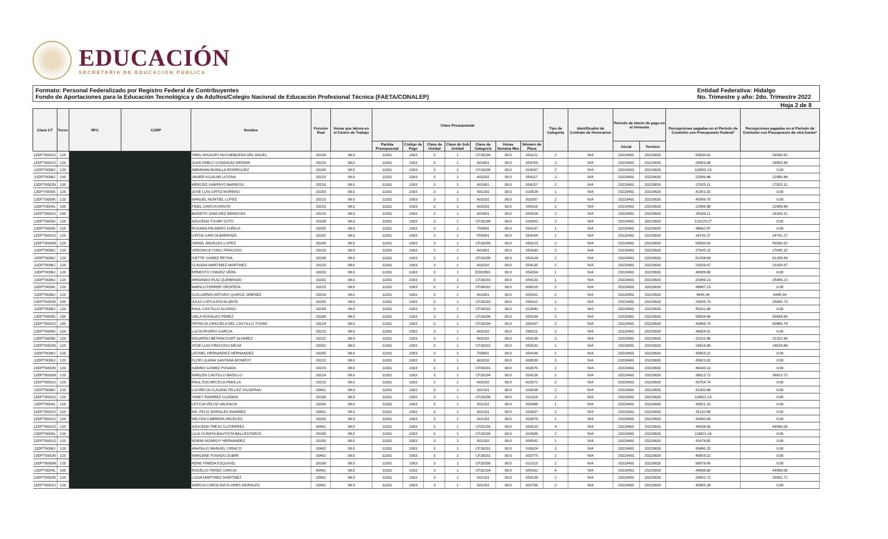EDUCACIÓN
SECRETARÍA DE EDUCACIÓN PÚBLICA
Formato: Personal Federalizado por Registro Federal de Contribuyentes
Fondo de Aportaciones para la Educación Tecnológica y de Adultos/Colegio Nacional de Educación Profesional Técnica (FAETA/CONALEP)
Entidad Federativa: Hidalgo
No. Trimestre y año: 2do. Trimestre 2022
Hoja 2 de 8
| Clave CT | Turno | RFC | CURP | Nombre | Funcion Real | Horas que labora en el Centro de Trabajo | Clave Presupuestal | | | | | | | Tipo de Categoría | Identificador de Contrato de Honorarios | Periodo de efecto de pago en el trimestre | | Percepciones pagadas en el Periodo de Comisión con Presupuesto Federal* | Percepciones pagadas en el Periodo de Comisión con Presupuesto de otra fuente* |
| --- | --- | --- | --- | --- | --- | --- | --- | --- | --- | --- | --- | --- | --- | --- | --- | --- | --- | --- | --- |
| | | | | | | | Partida Presupuestal | Código de Pago | Clave de Unidad | Clave de Sub Unidad | Clave de Categoría | Horas Semana Mes | Número de Plaza | | | Inicial | Termino | | |
| 13DPT0001O | 120 | | | YARU MISSURY NOCHEBUENA DEL ANGEL | 20109 | 08.0 | 11301 | 1003 | 3 | 1 | CF33206 | 00.0 | 054121 | 2 | N/A | 20220401 | 20220630 | 59500.62 | 59500.62 |
| 13DPT0001O | 120 | | | JUAN PABLO GONZALEZ MEDINA | 20216 | 08.0 | 11301 | 1003 | 3 | 1 | A01801 | 00.0 | 054159 | 2 | N/A | 20220401 | 20220630 | 26953.88 | 26953.88 |
| 13DPT0006J | 120 | | | ABRAHAM BONILLA RODRIGUEZ | 20109 | 08.0 | 11301 | 1003 | 3 | 1 | CF33206 | 00.0 | 014097 | 2 | N/A | 20220401 | 20220630 | 119001.23 | 0.00 |
| 13DPT0006J | 100 | | | JAVIER AGUILAR LICONA | 20215 | 08.0 | 11301 | 1003 | 3 | 1 | A03202 | 00.0 | 054117 | 2 | N/A | 20220401 | 20220630 | 22999.88 | 22999.88 |
| 13DPT0002N | 100 | | | MERCED SAMPAYO BARRIOS | 20216 | 08.0 | 11301 | 1003 | 3 | 1 | A01801 | 00.0 | 054157 | 2 | N/A | 20220401 | 20220630 | 27925.11 | 27925.11 |
| 13DPT0005K | 120 | | | JOSE LUIS ORTIZ MORENO | 10203 | 08.0 | 11301 | 1003 | 3 | 1 | S01202 | 00.0 | 010628 | 1 | N/A | 20220401 | 20220630 | 42351.02 | 0.00 |
| 13DPT0005K | 120 | | | MANUEL MONTIEL LOPEZ | 20215 | 08.0 | 11301 | 1003 | 3 | 1 | A03202 | 00.0 | 002667 | 2 | N/A | 20220401 | 20220630 | 45999.70 | 0.00 |
| 13DPT0004L | 100 | | | FIDEL GARCIA ARISTA | 20215 | 08.0 | 11301 | 1003 | 3 | 1 | A03202 | 00.0 | 054116 | 2 | N/A | 20220401 | 20220630 | 22999.88 | 22999.88 |
| 13DPT0001O | 100 | | | BIANETH SANCHEZ MENDOZA | 20216 | 08.0 | 11301 | 1003 | 3 | 1 | A01801 | 00.0 | 054158 | 2 | N/A | 20220401 | 20220630 | 28330.11 | 28330.11 |
| 13DPT0005K | 120 | | | AZUCENA TOVAR SOTO | 20109 | 08.0 | 11301 | 1003 | 3 | 1 | CF33206 | 00.0 | 010693 | 2 | N/A | 20220401 | 20220630 | 123229.27 | 0.00 |
| 13DPT0005K | 120 | | | ROXANA PALMERO ZUÑIGA | 10205 | 08.0 | 11301 | 1003 | 3 | 1 | T05801 | 00.0 | 054147 | 1 | N/A | 20220401 | 20220630 | 48062.97 | 0.00 |
| 13DPT0001O | 120 | | | CINTIA GARCIA BARRAZA | 10202 | 08.0 | 11301 | 1003 | 3 | 1 | P05801 | 00.0 | 054144 | 1 | N/A | 20220401 | 20220630 | 24741.27 | 24741.27 |
| 13DPT0003M | 120 | | | ISRAEL ANGELES LOPEZ | 20109 | 08.0 | 11301 | 1003 | 3 | 1 | CF33206 | 00.0 | 054123 | 2 | N/A | 20220401 | 20220630 | 59500.62 | 59500.62 |
| 13DPT0006J | 120 | | | VERONICA YONG FRAGOSO | 20216 | 08.0 | 11301 | 1003 | 3 | 1 | A01801 | 00.0 | 054160 | 2 | N/A | 20220401 | 20220630 | 27645.15 | 27645.15 |
| 13DPT0006J | 120 | | | IVETTE GOMEZ REYNA | 20109 | 08.0 | 11301 | 1003 | 3 | 1 | CF33206 | 00.0 | 054124 | 2 | N/A | 20220401 | 20220630 | 61258.64 | 61258.64 |
| 13DPT0006J | 120 | | | CLAUDIA MARTINEZ MARTINEZ | 20215 | 08.0 | 11301 | 1003 | 3 | 1 | A03202 | 00.0 | 054135 | 2 | N/A | 20220401 | 20220630 | 23329.67 | 23329.67 |
| 13DPT0006J | 120 | | | ERNESTO CHAVEZ VERA | 10203 | 08.0 | 11301 | 1003 | 3 | 1 | ED02801 | 00.0 | 054154 | 1 | N/A | 20220401 | 20220630 | 46909.80 | 0.00 |
| 13DPT0006J | 120 | | | ARMANDO RUIZ QUEBRADO | 10202 | 08.0 | 11301 | 1003 | 3 | 1 | CF18203 | 00.0 | 054133 | 1 | N/A | 20220401 | 20220630 | 25489.23 | 25489.23 |
| 13DPT0004L | 120 | | | MARILU FERRER OROPEZA | 20215 | 08.0 | 11301 | 1003 | 3 | 1 | CF04201 | 00.0 | 008210 | 2 | N/A | 20220401 | 20220630 | 48997.13 | 0.00 |
| 13DPT0006J | 120 | | | GUILLERMO ARTURO QUIROZ JIMENEZ | 20216 | 08.0 | 11301 | 1003 | 3 | 1 | A01801 | 00.0 | 054161 | 2 | N/A | 20220401 | 20220630 | 8445.44 | 8445.44 |
| 13DPT0002N | 100 | | | JULIA COPCA ESCALANTE | 10205 | 08.0 | 11301 | 1003 | 3 | 1 | CF33203 | 00.0 | 054112 | 1 | N/A | 20220401 | 20220630 | 25835.73 | 25835.73 |
| 13DPT0006J | 120 | | | RAUL CASTILLO ALONSO | 10208 | 08.0 | 11301 | 1003 | 3 | 1 | CF34202 | 00.0 | 012040 | 1 | N/A | 20220401 | 20220630 | 45101.68 | 0.00 |
| 13DPT0005K | 100 | | | ISELA ROSALES PEREZ | 20109 | 08.0 | 11301 | 1003 | 3 | 1 | CF33206 | 00.0 | 054104 | 2 | N/A | 20220401 | 20220630 | 59834.66 | 59834.66 |
| 13DPT0001O | 100 | | | PATRICIA GRACIELA DEL CASTILLO TOVAR | 20214 | 08.0 | 11301 | 1003 | 3 | 1 | CF33204 | 00.0 | 054107 | 2 | N/A | 20220401 | 20220630 | 40866.74 | 40866.74 |
| 13DPT0005K | 120 | | | LUCIA RIVERO GARCIA | 20215 | 08.0 | 11301 | 1003 | 3 | 1 | A03202 | 00.0 | 008211 | 2 | N/A | 20220401 | 20220630 | 46654.51 | 0.00 |
| 13DPT0005K | 120 | | | EDUARDO BETANCOURT ALVAREZ | 20215 | 08.0 | 11301 | 1003 | 3 | 1 | A03202 | 00.0 | 054136 | 2 | N/A | 20220401 | 20220630 | 22101.86 | 22101.86 |
| 13DPT0002N | 120 | | | JOSE LUIS FRAGOSO MEJIA | 10202 | 08.0 | 11301 | 1003 | 3 | 1 | CF18203 | 00.0 | 054132 | 1 | N/A | 20220401 | 20220630 | 24618.89 | 24618.89 |
| 13DPT0006J | 120 | | | LEONEL HERNANDEZ HERNANDEZ | 10205 | 08.0 | 11301 | 1003 | 3 | 1 | T05801 | 00.0 | 054146 | 1 | N/A | 20220401 | 20220630 | 45653.22 | 0.00 |
| 13DPT0006J | 120 | | | FLOR LILIANA SANTANA MONROY | 20215 | 08.0 | 11301 | 1003 | 3 | 1 | A03202 | 00.0 | 009539 | 2 | N/A | 20220401 | 20220630 | 45823.02 | 0.00 |
| 13DPT0002N | 120 | | | SABINO GOMEZ POSADA | 20215 | 08.0 | 11301 | 1003 | 3 | 1 | CF04201 | 00.0 | 002670 | 2 | N/A | 20220401 | 20220630 | 46343.13 | 0.00 |
| 13DPT0003M | 120 | | | MARLEN CASTILLO BADILLO | 20214 | 08.0 | 11301 | 1003 | 3 | 1 | CF33204 | 00.0 | 054126 | 2 | N/A | 20220401 | 20220630 | 38013.72 | 38013.72 |
| 13DPT0001O | 120 | | | RAUL ESCARCEGA PADILLA | 20215 | 08.0 | 11301 | 1003 | 3 | 1 | A03202 | 00.0 | 002672 | 2 | N/A | 20220401 | 20220630 | 43754.74 | 0.00 |
| 13DPT0006J | 120 | | | LUCRECIA CLAUDIA TELLEZ VIGUERAS | 20401 | 08.0 | 11301 | 1003 | 3 | 1 | S01201 | 00.0 | 010638 | 2 | N/A | 20220401 | 20220630 | 41300.98 | 0.00 |
| 13DPT0001O | 120 | | | YANET RAMIREZ GUZMAN | 20109 | 08.0 | 11301 | 1003 | 3 | 1 | CF33206 | 00.0 | 013114 | 2 | N/A | 20220401 | 20220630 | 116821.24 | 0.00 |
| 13DPT0004L | 120 | | | LETICIA VELOZ VALENCIA | 10203 | 08.0 | 11301 | 1003 | 3 | 1 | S01202 | 00.0 | 002686 | 1 | N/A | 20220401 | 20220630 | 43921.10 | 0.00 |
| 13DPT0001O | 120 | | | MA. FELIX MORALES RAMIREZ | 20401 | 08.0 | 11301 | 1003 | 3 | 1 | S01201 | 00.0 | 010637 | 2 | N/A | 20220401 | 20220630 | 42110.98 | 0.00 |
| 13DPT0001O | 120 | | | NELYDA CABRERA ANGELES | 10203 | 08.0 | 11301 | 1003 | 3 | 1 | S01202 | 00.0 | 002676 | 1 | N/A | 20220401 | 20220630 | 43490.00 | 0.00 |
| 13DPT0001O | 120 | | | AZUCENA TREJO GUTIERREZ | 40401 | 08.0 | 11301 | 1003 | 3 | 1 | CF02104 | 00.0 | 054120 | 4 | N/A | 20220401 | 20220630 | 44598.00 | 44598.00 |
| 13DPT0004L | 120 | | | LILIA OLIMPIA BAUTISTA BALLESTEROS | 20109 | 08.0 | 11301 | 1003 | 3 | 1 | CF33206 | 00.0 | 014096 | 2 | N/A | 20220401 | 20220630 | 116821.24 | 0.00 |
| 13DPT0001O | 120 | | | NOEMI MONROY HERNANDEZ | 10203 | 08.0 | 11301 | 1003 | 3 | 1 | S01202 | 00.0 | 009542 | 1 | N/A | 20220401 | 20220630 | 42478.65 | 0.00 |
| 13DPT0006J | 120 | | | ANATALIO MANUEL CIRIACO | 20402 | 08.0 | 11301 | 1003 | 3 | 1 | CF18201 | 00.0 | 010624 | 2 | N/A | 20220401 | 20220630 | 39880.25 | 0.00 |
| 13DPT0002N | 120 | | | MARLENE FOSADO ZUBIRI | 20402 | 08.0 | 11301 | 1003 | 3 | 1 | CF18201 | 00.0 | 003775 | 2 | N/A | 20220401 | 20220630 | 40659.22 | 0.00 |
| 13DPT0003M | 120 | | | RENE PINEDA ESQUIVEL | 20109 | 08.0 | 11301 | 1003 | 3 | 1 | CF33206 | 00.0 | 013113 | 2 | N/A | 20220401 | 20220630 | 99879.90 | 0.00 |
| 13DPT0004L | 100 | | | ROGELIO PEREZ GARCIA | 40401 | 08.0 | 11301 | 1003 | 3 | 1 | CF02104 | 00.0 | 054101 | 4 | N/A | 20220401 | 20220630 | 44598.00 | 44598.00 |
| 13DPT0002N | 120 | | | LUISA MARTINEZ MARTINEZ | 20401 | 08.0 | 11301 | 1003 | 3 | 1 | S01201 | 00.0 | 054138 | 2 | N/A | 20220401 | 20220630 | 20452.71 | 20452.71 |
| 13DPT0001O | 120 | | | MARCIA CAROLINA FLORES MORALES | 20401 | 08.0 | 11301 | 1003 | 3 | 1 | S01201 | 00.0 | 002706 | 2 | N/A | 20220401 | 20220630 | 40905.34 | 0.00 |